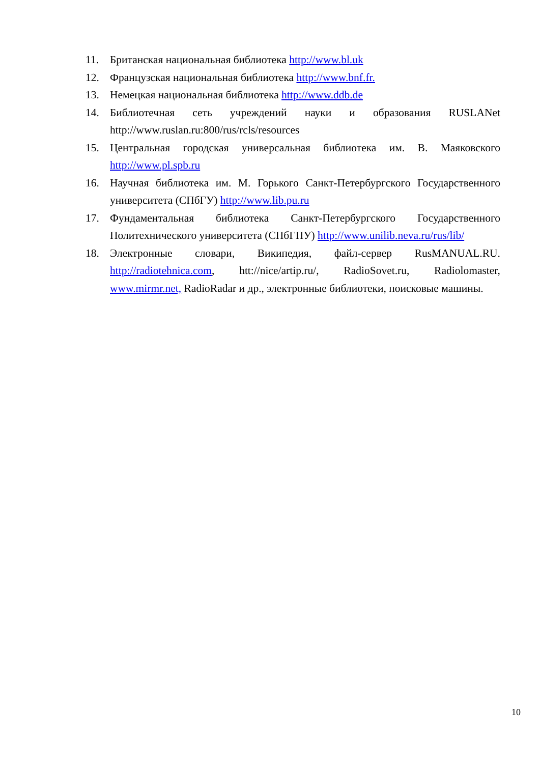11. Британская национальная библиотека http://www.bl.uk
12. Французская национальная библиотека http://www.bnf.fr.
13. Немецкая национальная библиотека http://www.ddb.de
14. Библиотечная сеть учреждений науки и образования RUSLANet http://www.ruslan.ru:800/rus/rcls/resources
15. Центральная городская универсальная библиотека им. В. Маяковского http://www.pl.spb.ru
16. Научная библиотека им. М. Горького Санкт-Петербургского Государственного университета (СПбГУ) http://www.lib.pu.ru
17. Фундаментальная библиотека Санкт-Петербургского Государственного Политехнического университета (СПбГПУ) http://www.unilib.neva.ru/rus/lib/
18. Электронные словари, Википедия, файл-сервер RusMANUAL.RU. http://radiotehnica.com, htt://nice/artip.ru/, RadioSovet.ru, Radiolomaster, www.mirmr.net, RadioRadar и др., электронные библиотеки, поисковые машины.
10